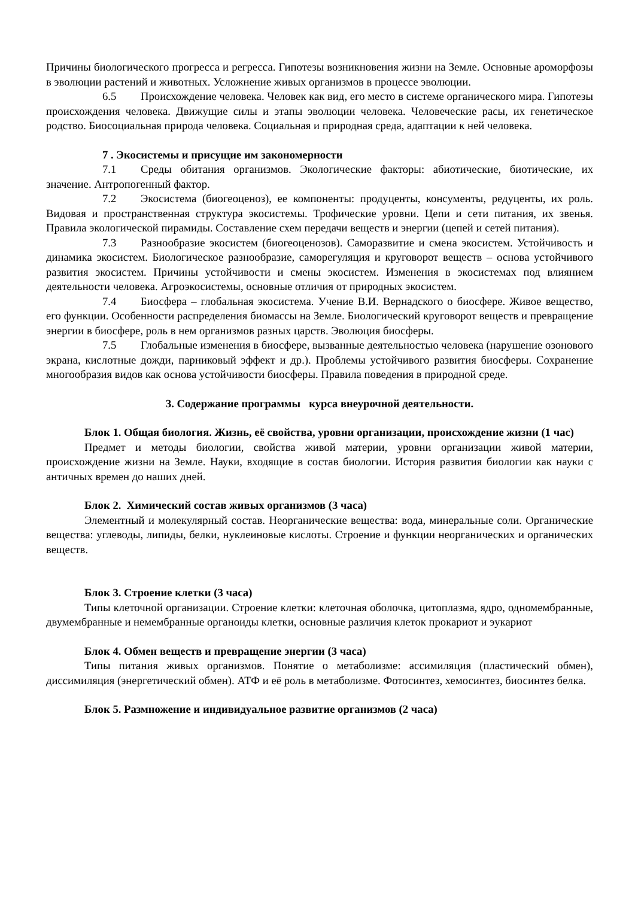Причины биологического прогресса и регресса. Гипотезы возникновения жизни на Земле. Основные ароморфозы в эволюции растений и животных. Усложнение живых организмов в процессе эволюции.
6.5 Происхождение человека. Человек как вид, его место в системе органического мира. Гипотезы происхождения человека. Движущие силы и этапы эволюции человека. Человеческие расы, их генетическое родство. Биосоциальная природа человека. Социальная и природная среда, адаптации к ней человека.
7 . Экосистемы и присущие им закономерности
7.1 Среды обитания организмов. Экологические факторы: абиотические, биотические, их значение. Антропогенный фактор.
7.2 Экосистема (биогеоценоз), ее компоненты: продуценты, консументы, редуценты, их роль. Видовая и пространственная структура экосистемы. Трофические уровни. Цепи и сети питания, их звенья. Правила экологической пирамиды. Составление схем передачи веществ и энергии (цепей и сетей питания).
7.3 Разнообразие экосистем (биогеоценозов). Саморазвитие и смена экосистем. Устойчивость и динамика экосистем. Биологическое разнообразие, саморегуляция и круговорот веществ – основа устойчивого развития экосистем. Причины устойчивости и смены экосистем. Изменения в экосистемах под влиянием деятельности человека. Агроэкосистемы, основные отличия от природных экосистем.
7.4 Биосфера – глобальная экосистема. Учение В.И. Вернадского о биосфере. Живое вещество, его функции. Особенности распределения биомассы на Земле. Биологический круговорот веществ и превращение энергии в биосфере, роль в нем организмов разных царств. Эволюция биосферы.
7.5 Глобальные изменения в биосфере, вызванные деятельностью человека (нарушение озонового экрана, кислотные дожди, парниковый эффект и др.). Проблемы устойчивого развития биосферы. Сохранение многообразия видов как основа устойчивости биосферы. Правила поведения в природной среде.
3. Содержание программы курса внеурочной деятельности.
Блок 1. Общая биология. Жизнь, её свойства, уровни организации, происхождение жизни (1 час)
Предмет и методы биологии, свойства живой материи, уровни организации живой материи, происхождение жизни на Земле. Науки, входящие в состав биологии. История развития биологии как науки с античных времен до наших дней.
Блок 2. Химический состав живых организмов (3 часа)
Элементный и молекулярный состав. Неорганические вещества: вода, минеральные соли. Органические вещества: углеводы, липиды, белки, нуклеиновые кислоты. Строение и функции неорганических и органических веществ.
Блок 3. Строение клетки (3 часа)
Типы клеточной организации. Строение клетки: клеточная оболочка, цитоплазма, ядро, одномембранные, двумембранные и немембранные органоиды клетки, основные различия клеток прокариот и эукариот
Блок 4. Обмен веществ и превращение энергии (3 часа)
Типы питания живых организмов. Понятие о метаболизме: ассимиляция (пластический обмен), диссимиляция (энергетический обмен). АТФ и её роль в метаболизме. Фотосинтез, хемосинтез, биосинтез белка.
Блок 5. Размножение и индивидуальное развитие организмов (2 часа)